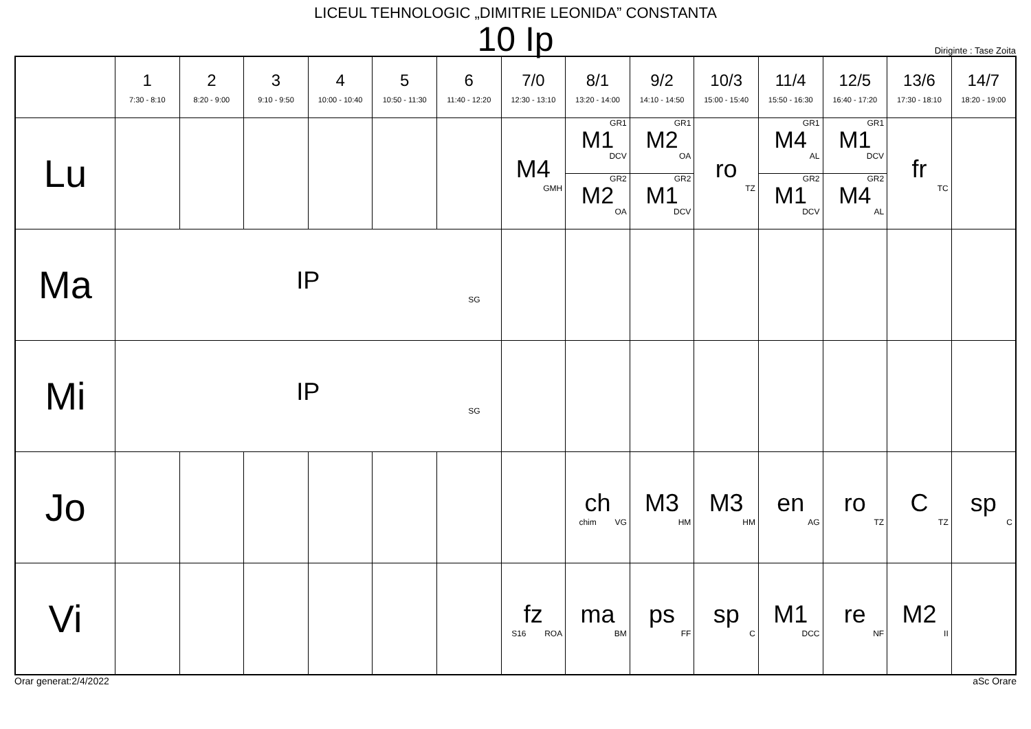LICEUL TEHNOLOGIC „DIMITRIE LEONIDA” CONSTANTA
10 Ip
Diriginte : Tase Zoita
| | 1 7:30 - 8:10 | 2 8:20 - 9:00 | 3 9:10 - 9:50 | 4 10:00 - 10:40 | 5 10:50 - 11:30 | 6 11:40 - 12:20 | 7/0 12:30 - 13:10 | 8/1 13:20 - 14:00 | 9/2 14:10 - 14:50 | 10/3 15:00 - 15:40 | 11/4 15:50 - 16:30 | 12/5 16:40 - 17:20 | 13/6 17:30 - 18:10 | 14/7 18:20 - 19:00 |
| --- | --- | --- | --- | --- | --- | --- | --- | --- | --- | --- | --- | --- | --- | --- |
| Lu | | | | | | | M4 GMH | GR1 M1 DCV GR2 M2 OA | GR1 M2 OA GR2 M1 DCV | ro TZ | GR1 M4 AL GR2 M1 DCV | GR1 M1 DCV GR2 M4 AL | fr TC | |
| Ma | IP SG | | | | | | | | | | | | | |
| Mi | IP SG | | | | | | | | | | | | | |
| Jo | | | | | | | | ch chim VG | M3 HM | M3 HM | en AG | ro TZ | C TZ | sp C |
| Vi | | | | | | | fz S16 ROA | ma BM | ps FF | sp C | M1 DCC | re NF | M2 II | |
Orar generat:2/4/2022 aSc Orare